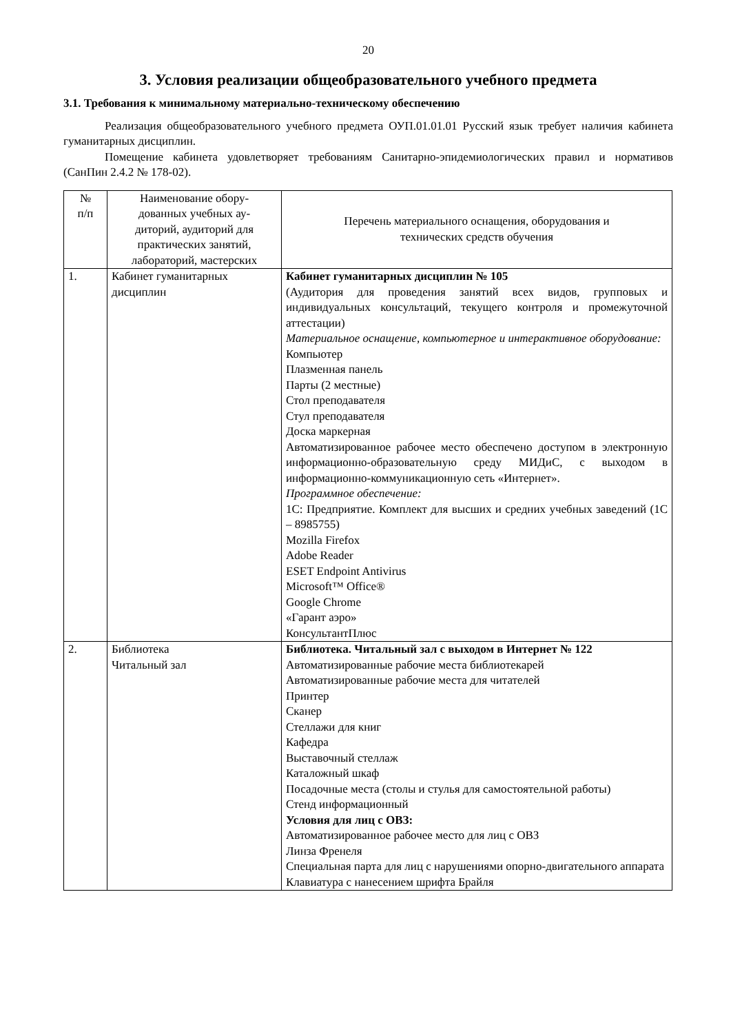20
3. Условия реализации общеобразовательного учебного предмета
3.1. Требования к минимальному материально-техническому обеспечению
Реализация общеобразовательного учебного предмета ОУП.01.01.01 Русский язык требует наличия кабинета гуманитарных дисциплин.
Помещение кабинета удовлетворяет требованиям Санитарно-эпидемиологических правил и нормативов (СанПин 2.4.2 № 178-02).
| № п/п | Наименование обору- дованных учебных ау- диторий, аудиторий для практических занятий, лабораторий, мастерских | Перечень материального оснащения, оборудования и технических средств обучения |
| 1. | Кабинет гуманитарных дисциплин | Кабинет гуманитарных дисциплин № 105 (Аудитория для проведения занятий всех видов, групповых и индивидуальных консультаций, текущего контроля и промежуточной аттестации) Материальное оснащение, компьютерное и интерактивное оборудование: Компьютер Плазменная панель Парты (2 местные) Стол преподавателя Стул преподавателя Доска маркерная Автоматизированное рабочее место обеспечено доступом в электронную информационно-образовательную среду МИДиС, с выходом в информационно-коммуникационную сеть «Интернет». Программное обеспечение: 1С: Предприятие. Комплект для высших и средних учебных заведений (1С – 8985755) Mozilla Firefox Adobe Reader ESET Endpoint Antivirus Microsoft™ Office® Google Chrome «Гарант аэро» КонсультантПлюс |
| 2. | Библиотека Читальный зал | Библиотека. Читальный зал с выходом в Интернет № 122 Автоматизированные рабочие места библиотекарей Автоматизированные рабочие места для читателей Принтер Сканер Стеллажи для книг Кафедра Выставочный стеллаж Каталожный шкаф Посадочные места (столы и стулья для самостоятельной работы) Стенд информационный Условия для лиц с ОВЗ: Автоматизированное рабочее место для лиц с ОВЗ Линза Френеля Специальная парта для лиц с нарушениями опорно-двигательного аппарата Клавиатура с нанесением шрифта Брайля |